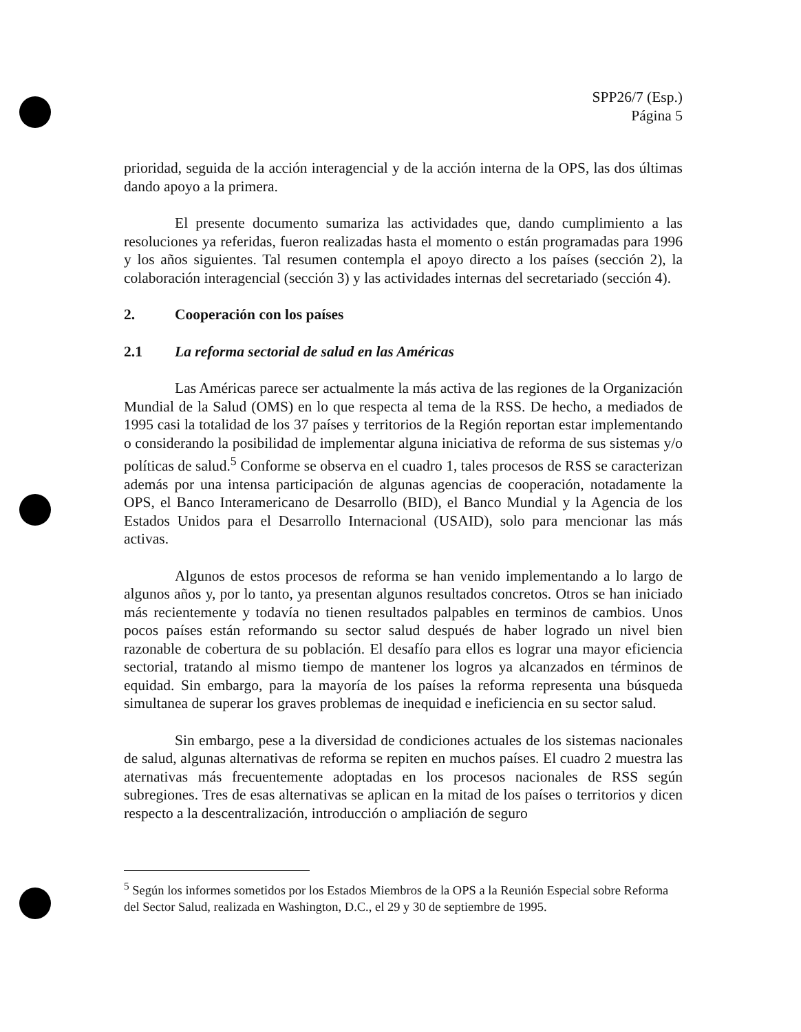SPP26/7 (Esp.)
Página 5
prioridad, seguida de la acción interagencial y de la acción interna de la OPS, las dos últimas dando apoyo a la primera.
El presente documento sumariza las actividades que, dando cumplimiento a las resoluciones ya referidas, fueron realizadas hasta el momento o están programadas para 1996 y los años siguientes. Tal resumen contempla el apoyo directo a los países (sección 2), la colaboración interagencial (sección 3) y las actividades internas del secretariado (sección 4).
2. Cooperación con los países
2.1 La reforma sectorial de salud en las Américas
Las Américas parece ser actualmente la más activa de las regiones de la Organización Mundial de la Salud (OMS) en lo que respecta al tema de la RSS. De hecho, a mediados de 1995 casi la totalidad de los 37 países y territorios de la Región reportan estar implementando o considerando la posibilidad de implementar alguna iniciativa de reforma de sus sistemas y/o políticas de salud.<sup>5</sup> Conforme se observa en el cuadro 1, tales procesos de RSS se caracterizan además por una intensa participación de algunas agencias de cooperación, notadamente la OPS, el Banco Interamericano de Desarrollo (BID), el Banco Mundial y la Agencia de los Estados Unidos para el Desarrollo Internacional (USAID), solo para mencionar las más activas.
Algunos de estos procesos de reforma se han venido implementando a lo largo de algunos años y, por lo tanto, ya presentan algunos resultados concretos. Otros se han iniciado más recientemente y todavía no tienen resultados palpables en terminos de cambios. Unos pocos países están reformando su sector salud después de haber logrado un nivel bien razonable de cobertura de su población. El desafío para ellos es lograr una mayor eficiencia sectorial, tratando al mismo tiempo de mantener los logros ya alcanzados en términos de equidad. Sin embargo, para la mayoría de los países la reforma representa una búsqueda simultanea de superar los graves problemas de inequidad e ineficiencia en su sector salud.
Sin embargo, pese a la diversidad de condiciones actuales de los sistemas nacionales de salud, algunas alternativas de reforma se repiten en muchos países. El cuadro 2 muestra las aternativas más frecuentemente adoptadas en los procesos nacionales de RSS según subregiones. Tres de esas alternativas se aplican en la mitad de los países o territorios y dicen respecto a la descentralización, introducción o ampliación de seguro
<sup>5</sup> Según los informes sometidos por los Estados Miembros de la OPS a la Reunión Especial sobre Reforma del Sector Salud, realizada en Washington, D.C., el 29 y 30 de septiembre de 1995.